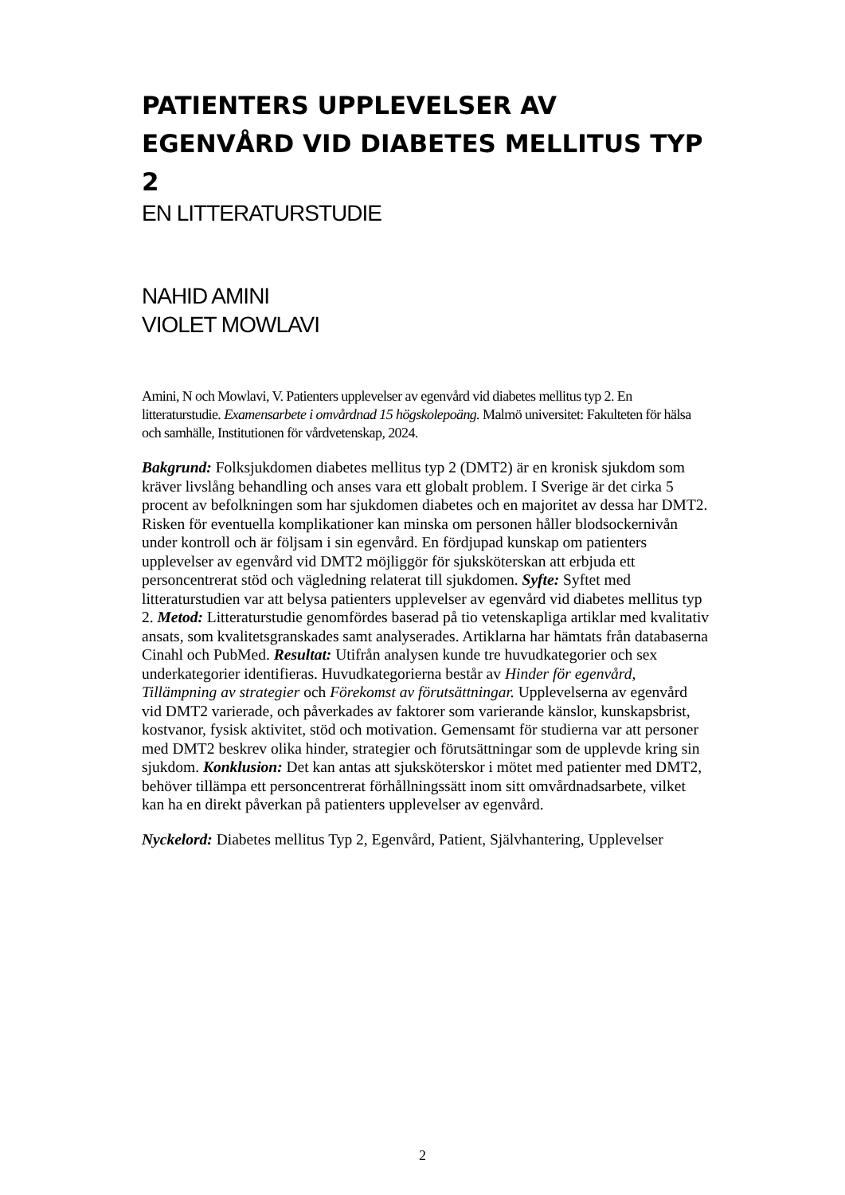PATIENTERS UPPLEVELSER AV EGENVÅRD VID DIABETES MELLITUS TYP 2
EN LITTERATURSTUDIE
NAHID AMINI
VIOLET MOWLAVI
Amini, N och Mowlavi, V. Patienters upplevelser av egenvård vid diabetes mellitus typ 2. En litteraturstudie. Examensarbete i omvårdnad 15 högskolepoäng. Malmö universitet: Fakulteten för hälsa och samhälle, Institutionen för vårdvetenskap, 2024.
Bakgrund: Folksjukdomen diabetes mellitus typ 2 (DMT2) är en kronisk sjukdom som kräver livslång behandling och anses vara ett globalt problem. I Sverige är det cirka 5 procent av befolkningen som har sjukdomen diabetes och en majoritet av dessa har DMT2. Risken för eventuella komplikationer kan minska om personen håller blodsockernivån under kontroll och är följsam i sin egenvård. En fördjupad kunskap om patienters upplevelser av egenvård vid DMT2 möjliggör för sjuksköterskan att erbjuda ett personcentrerat stöd och vägledning relaterat till sjukdomen. Syfte: Syftet med litteraturstudien var att belysa patienters upplevelser av egenvård vid diabetes mellitus typ 2. Metod: Litteraturstudie genomfördes baserad på tio vetenskapliga artiklar med kvalitativ ansats, som kvalitetsgranskades samt analyserades. Artiklarna har hämtats från databaserna Cinahl och PubMed. Resultat: Utifrån analysen kunde tre huvudkategorier och sex underkategorier identifieras. Huvudkategorierna består av Hinder för egenvård, Tillämpning av strategier och Förekomst av förutsättningar. Upplevelserna av egenvård vid DMT2 varierade, och påverkades av faktorer som varierande känslor, kunskapsbrist, kostvanor, fysisk aktivitet, stöd och motivation. Gemensamt för studierna var att personer med DMT2 beskrev olika hinder, strategier och förutsättningar som de upplevde kring sin sjukdom. Konklusion: Det kan antas att sjuksköterskor i mötet med patienter med DMT2, behöver tillämpa ett personcentrerat förhållningssätt inom sitt omvårdnadsarbete, vilket kan ha en direkt påverkan på patienters upplevelser av egenvård.
Nyckelord: Diabetes mellitus Typ 2, Egenvård, Patient, Självhantering, Upplevelser
2